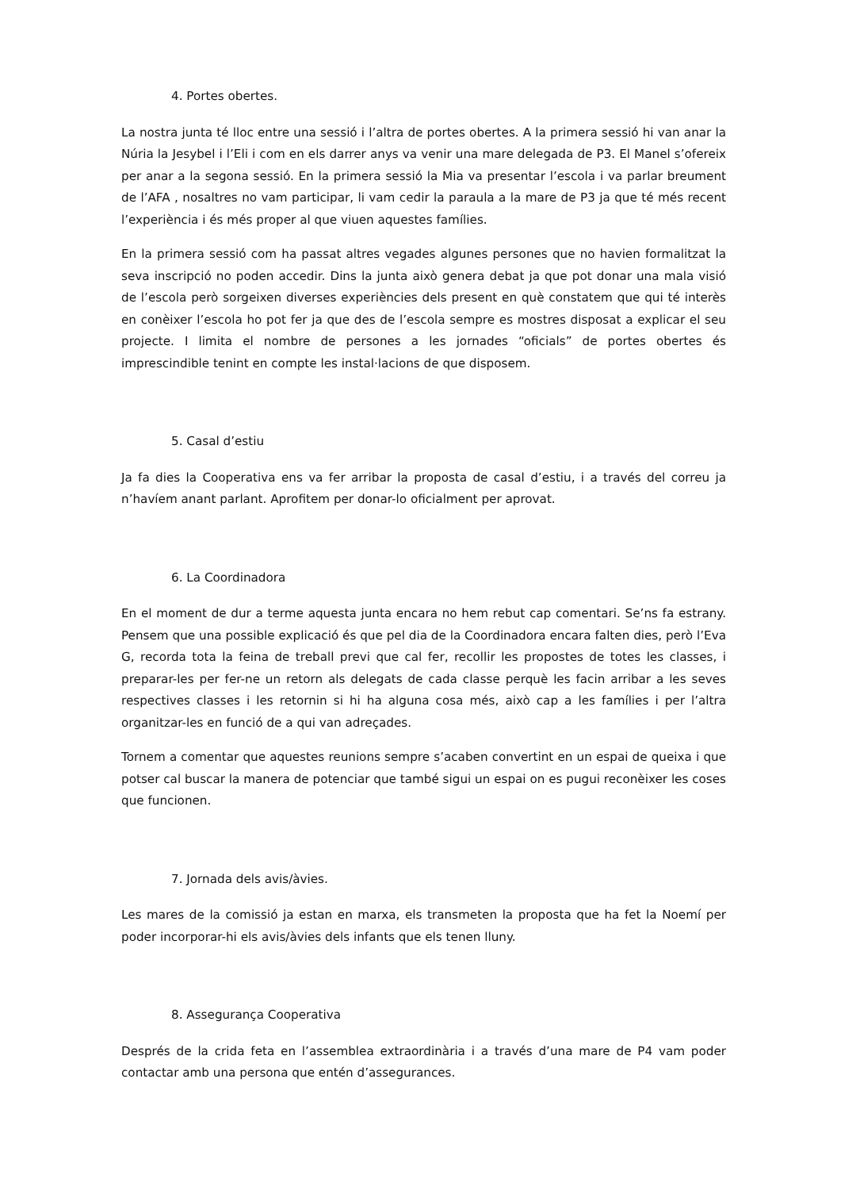4. Portes obertes.
La nostra junta té lloc entre una sessió i l’altra de portes obertes. A la primera sessió hi van anar la Núria la Jesybel i l’Eli i com en els darrer anys va venir una mare delegada de P3. El Manel s’ofereix per anar a la segona sessió. En la primera sessió la Mia va presentar l’escola i va parlar breument de l’AFA , nosaltres no vam participar, li vam cedir la paraula a la mare de P3 ja que té més recent l’experiència i és més proper al que viuen aquestes famílies.
En la primera sessió com ha passat altres vegades algunes persones que no havien formalitzat la seva inscripció no poden accedir. Dins la junta això genera debat ja que pot donar una mala visió de l’escola però sorgeixen diverses experiències dels present en què constatem que qui té interès en conèixer l’escola ho pot fer ja que des de l’escola sempre es mostres disposat a explicar el seu projecte. I limita el nombre de persones a les jornades “oficials” de portes obertes és imprescindible tenint en compte les instal·lacions de que disposem.
5. Casal d’estiu
Ja fa dies la Cooperativa ens va fer arribar la proposta de casal d’estiu, i a través del correu ja n’havíem anant parlant. Aprofitem per donar-lo oficialment per aprovat.
6. La Coordinadora
En el moment de dur a terme aquesta junta encara no hem rebut cap comentari. Se’ns fa estrany. Pensem que una possible explicació és que pel dia de la Coordinadora encara falten dies, però l’Eva G, recorda tota la feina de treball previ que cal fer, recollir les propostes de totes les classes, i preparar-les per fer-ne un retorn als delegats de cada classe perquè les facin arribar a les seves respectives classes i les retornin si hi ha alguna cosa més, això cap a les famílies i per l’altra organitzar-les en funció de a qui van adreçades.
Tornem a comentar que aquestes reunions sempre s’acaben convertint en un espai de queixa i que potser cal buscar la manera de potenciar que també sigui un espai on es pugui reconèixer les coses que funcionen.
7. Jornada dels avis/àvies.
Les mares de la comissió ja estan en marxa, els transmeten la proposta que ha fet la Noemí per poder incorporar-hi els avis/àvies dels infants que els tenen lluny.
8. Assegurança Cooperativa
Després de la crida feta en l’assemblea extraordinària i a través d’una mare de P4 vam poder contactar amb una persona que entén d’assegurances.